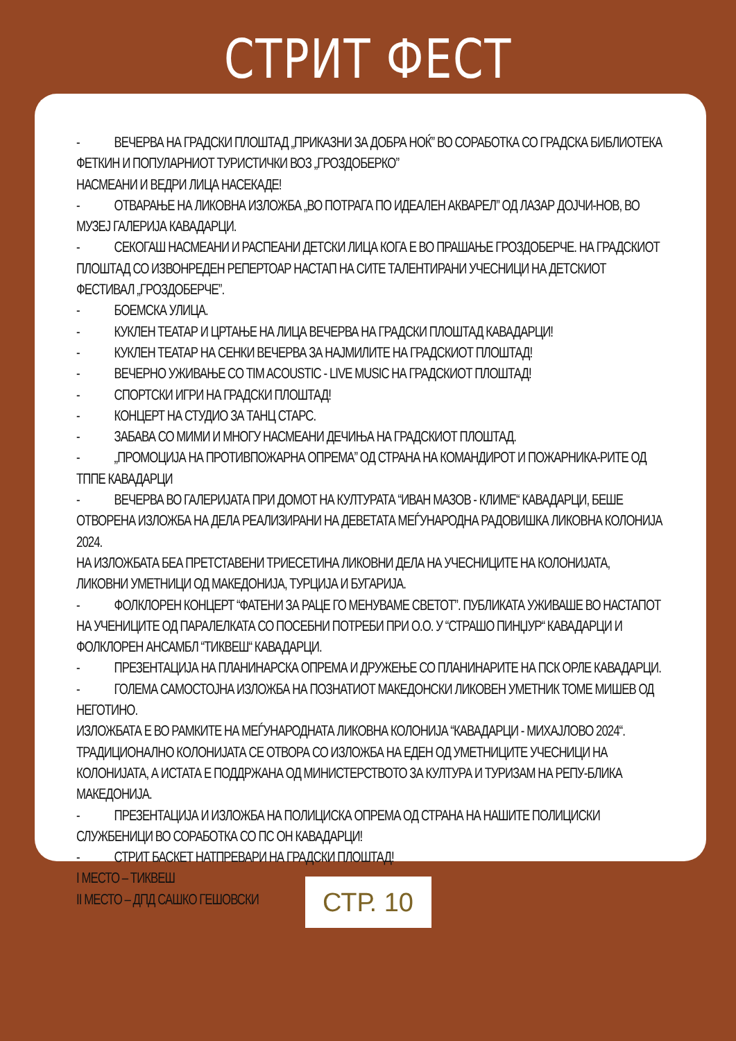СТРИТ ФЕСТ
- ВЕЧЕРВА НА ГРАДСКИ ПЛОШТАД „ПРИКАЗНИ ЗА ДОБРА НОЌ” ВО СОРАБОТКА СО ГРАДСКА БИБЛИОТЕКА ФЕТКИН И ПОПУЛАРНИОТ ТУРИСТИЧКИ ВОЗ „ГРОЗДОБЕРКО”
НАСМЕАНИ И ВЕДРИ ЛИЦА НАСЕКАДЕ!
- ОТВАРАЊЕ НА ЛИКОВНА ИЗЛОЖБА „ВО ПОТРАГА ПО ИДЕАЛЕН АКВАРЕЛ” ОД ЛАЗАР ДОЈЧИ-НОВ, ВО МУЗЕЈ ГАЛЕРИЈА КАВАДАРЦИ.
- СЕКОГАШ НАСМЕАНИ И РАСПЕАНИ ДЕТСКИ ЛИЦА КОГА Е ВО ПРАШАЊЕ ГРОЗДОБЕРЧЕ. НА ГРАДСКИОТ ПЛОШТАД СО ИЗВОНРЕДЕН РЕПЕРТОАР НАСТАП НА СИТЕ ТАЛЕНТИРАНИ УЧЕСНИЦИ НА ДЕТСКИОТ ФЕСТИВАЛ „ГРОЗДОБЕРЧЕ”.
- БОЕМСКА УЛИЦА.
- КУКЛЕН ТЕАТАР И ЦРТАЊЕ НА ЛИЦА ВЕЧЕРВА НА ГРАДСКИ ПЛОШТАД КАВАДАРЦИ!
- КУКЛЕН ТЕАТАР НА СЕНКИ ВЕЧЕРВА ЗА НАЈМИЛИТЕ НА ГРАДСКИОТ ПЛОШТАД!
- ВЕЧЕРНО УЖИВАЊЕ СО TIM ACOUSTIC - LIVE MUSIC НА ГРАДСКИОТ ПЛОШТАД!
- СПОРТСКИ ИГРИ НА ГРАДСКИ ПЛОШТАД!
- КОНЦЕРТ НА СТУДИО ЗА ТАНЦ СТАРС.
- ЗАБАВА СО МИМИ И МНОГУ НАСМЕАНИ ДЕЧИЊА НА ГРАДСКИОТ ПЛОШТАД.
- „ПРОМОЦИЈА НА ПРОТИВПОЖАРНА ОПРЕМА” ОД СТРАНА НА КОМАНДИРОТ И ПОЖАРНИКА-РИТЕ ОД ТППЕ КАВАДАРЦИ
- ВЕЧЕРВА ВО ГАЛЕРИЈАТА ПРИ ДОМОТ НА КУЛТУРАТА “ИВАН МАЗОВ - КЛИМЕ“ КАВАДАРЦИ, БЕШЕ ОТВОРЕНА ИЗЛОЖБА НА ДЕЛА РЕАЛИЗИРАНИ НА ДЕВЕТАТА МЕЃУНАРОДНА РАДОВИШКА ЛИКОВНА КОЛОНИЈА 2024.
НА ИЗЛОЖБАТА БЕА ПРЕТСТАВЕНИ ТРИЕСЕТИНА ЛИКОВНИ ДЕЛА НА УЧЕСНИЦИТЕ НА КОЛОНИЈАТА, ЛИКОВНИ УМЕТНИЦИ ОД МАКЕДОНИЈА, ТУРЦИЈА И БУГАРИЈА.
- ФОЛКЛОРЕН КОНЦЕРТ “ФАТЕНИ ЗА РАЦЕ ГО МЕНУВАМЕ СВЕТОТ”. ПУБЛИКАТА УЖИВАШЕ ВО НАСТАПОТ НА УЧЕНИЦИТЕ ОД ПАРАЛЕЛКАТА СО ПОСЕБНИ ПОТРЕБИ ПРИ О.О. У “СТРАШО ПИНЏУР“ КАВАДАРЦИ И ФОЛКЛОРЕН АНСАМБЛ “ТИКВЕШ“ КАВАДАРЦИ.
- ПРЕЗЕНТАЦИЈА НА ПЛАНИНАРСКА ОПРЕМА И ДРУЖЕЊЕ СО ПЛАНИНАРИТЕ НА ПСК ОРЛЕ КАВАДАРЦИ.
- ГОЛЕМА САМОСТОЈНА ИЗЛОЖБА НА ПОЗНАТИОТ МАКЕДОНСКИ ЛИКОВЕН УМЕТНИК ТОМЕ МИШЕВ ОД НЕГОТИНО.
ИЗЛОЖБАТА Е ВО РАМКИТЕ НА МЕЃУНАРОДНАТА ЛИКОВНА КОЛОНИЈА “КАВАДАРЦИ - МИХАЈЛОВО 2024“. ТРАДИЦИОНАЛНО КОЛОНИЈАТА СЕ ОТВОРА СО ИЗЛОЖБА НА ЕДЕН ОД УМЕТНИЦИТЕ УЧЕСНИЦИ НА КОЛОНИЈАТА, А ИСТАТА Е ПОДДРЖАНА ОД МИНИСТЕРСТВОТО ЗА КУЛТУРА И ТУРИЗАМ НА РЕПУ-БЛИКА МАКЕДОНИЈА.
- ПРЕЗЕНТАЦИЈА И ИЗЛОЖБА НА ПОЛИЦИСКА ОПРЕМА ОД СТРАНА НА НАШИТЕ ПОЛИЦИСКИ СЛУЖБЕНИЦИ ВО СОРАБОТКА СО ПС ОН КАВАДАРЦИ!
- СТРИТ БАСКЕТ НАТПРЕВАРИ НА ГРАДСКИ ПЛОШТАД!
I МЕСТО – ТИКВЕШ
II МЕСТО – ДПД САШКО ГЕШОВСКИ
СТР. 10